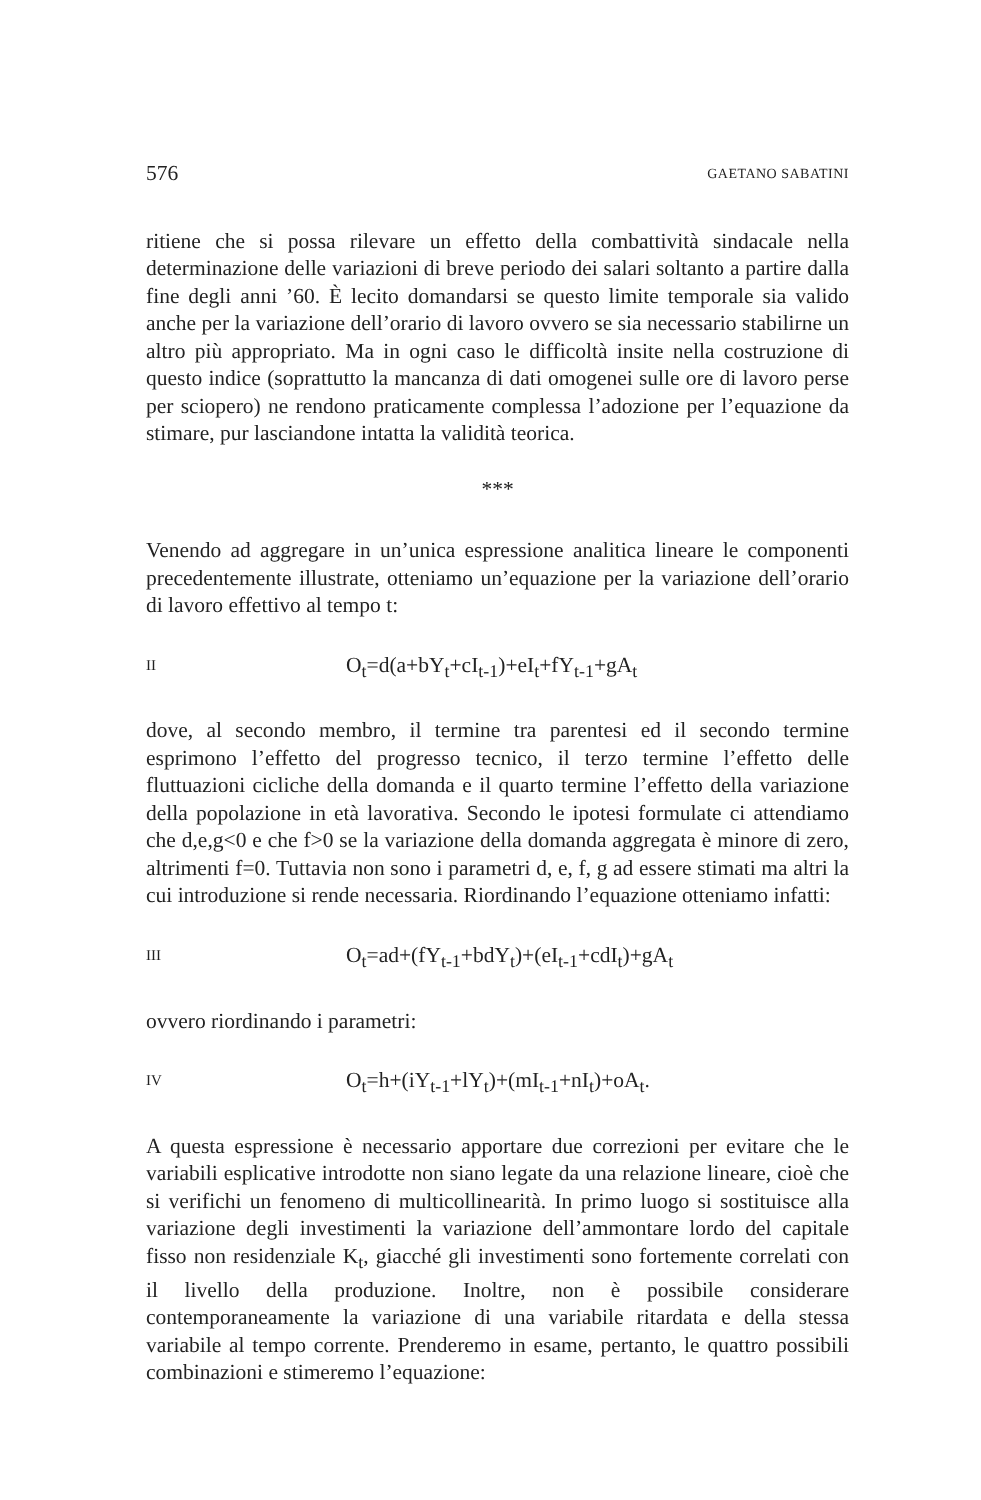576 GAETANO SABATINI
ritiene che si possa rilevare un effetto della combattività sindacale nella determinazione delle variazioni di breve periodo dei salari soltanto a partire dalla fine degli anni ’60. È lecito domandarsi se questo limite temporale sia valido anche per la variazione dell’orario di lavoro ovvero se sia necessario stabilirne un altro più appropriato. Ma in ogni caso le difficoltà insite nella costruzione di questo indice (soprattutto la mancanza di dati omogenei sulle ore di lavoro perse per sciopero) ne rendono praticamente complessa l’adozione per l’equazione da stimare, pur lasciandone intatta la validità teorica.
***
Venendo ad aggregare in un’unica espressione analitica lineare le componenti precedentemente illustrate, otteniamo un’equazione per la variazione dell’orario di lavoro effettivo al tempo t:
II O<sub>t</sub>=d(a+bY<sub>t</sub>+cI<sub>t-1</sub>)+eI<sub>t</sub>+fY<sub>t-1</sub>+gA<sub>t</sub>
dove, al secondo membro, il termine tra parentesi ed il secondo termine esprimono l’effetto del progresso tecnico, il terzo termine l’effetto delle fluttuazioni cicliche della domanda e il quarto termine l’effetto della variazione della popolazione in età lavorativa. Secondo le ipotesi formulate ci attendiamo che d,e,g<0 e che f>0 se la variazione della domanda aggregata è minore di zero, altrimenti f=0. Tuttavia non sono i parametri d, e, f, g ad essere stimati ma altri la cui introduzione si rende necessaria. Riordinando l’equazione otteniamo infatti:
III O<sub>t</sub>=ad+(fY<sub>t-1</sub>+bdY<sub>t</sub>)+(eI<sub>t-1</sub>+cdI<sub>t</sub>)+gA<sub>t</sub>
ovvero riordinando i parametri:
IV O<sub>t</sub>=h+(iY<sub>t-1</sub>+lY<sub>t</sub>)+(mI<sub>t-1</sub>+nI<sub>t</sub>)+oA<sub>t</sub>.
A questa espressione è necessario apportare due correzioni per evitare che le variabili esplicative introdotte non siano legate da una relazione lineare, cioè che si verifichi un fenomeno di multicollinearità. In primo luogo si sostituisce alla variazione degli investimenti la variazione dell’ammontare lordo del capitale fisso non residenziale K<sub>t</sub>, giacché gli investimenti sono fortemente correlati con il livello della produzione. Inoltre, non è possibile considerare contemporaneamente la variazione di una variabile ritardata e della stessa variabile al tempo corrente. Prenderemo in esame, pertanto, le quattro possibili combinazioni e stimeremo l’equazione: